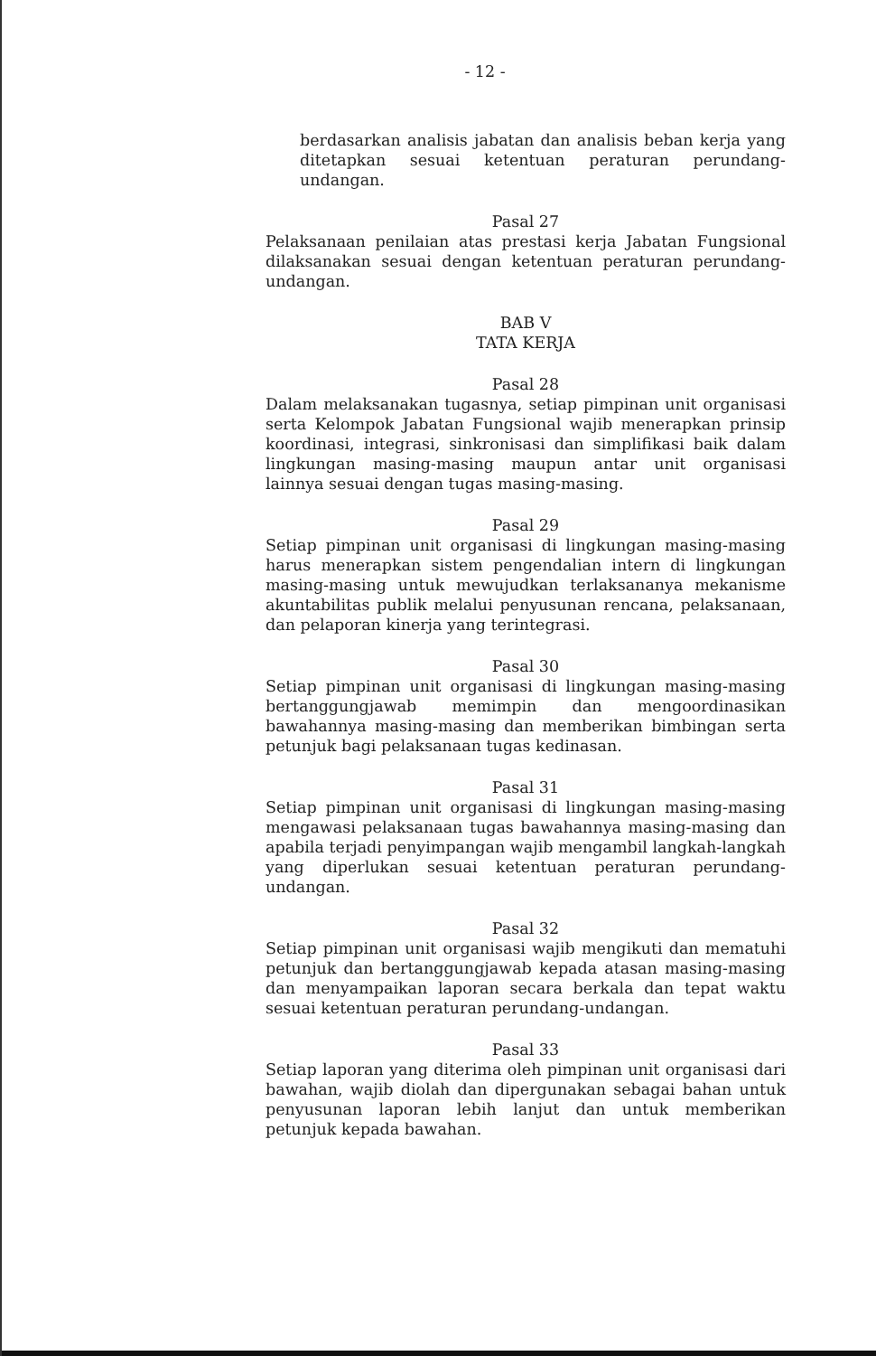- 12 -
berdasarkan analisis jabatan dan analisis beban kerja yang ditetapkan sesuai ketentuan peraturan perundang-undangan.
Pasal 27
Pelaksanaan penilaian atas prestasi kerja Jabatan Fungsional dilaksanakan sesuai dengan ketentuan peraturan perundang-undangan.
BAB V
TATA KERJA
Pasal 28
Dalam melaksanakan tugasnya, setiap pimpinan unit organisasi serta Kelompok Jabatan Fungsional wajib menerapkan prinsip koordinasi, integrasi, sinkronisasi dan simplifikasi baik dalam lingkungan masing-masing maupun antar unit organisasi lainnya sesuai dengan tugas masing-masing.
Pasal 29
Setiap pimpinan unit organisasi di lingkungan masing-masing harus menerapkan sistem pengendalian intern di lingkungan masing-masing untuk mewujudkan terlaksananya mekanisme akuntabilitas publik melalui penyusunan rencana, pelaksanaan, dan pelaporan kinerja yang terintegrasi.
Pasal 30
Setiap pimpinan unit organisasi di lingkungan masing-masing bertanggungjawab memimpin dan mengoordinasikan bawahannya masing-masing dan memberikan bimbingan serta petunjuk bagi pelaksanaan tugas kedinasan.
Pasal 31
Setiap pimpinan unit organisasi di lingkungan masing-masing mengawasi pelaksanaan tugas bawahannya masing-masing dan apabila terjadi penyimpangan wajib mengambil langkah-langkah yang diperlukan sesuai ketentuan peraturan perundang-undangan.
Pasal 32
Setiap pimpinan unit organisasi wajib mengikuti dan mematuhi petunjuk dan bertanggungjawab kepada atasan masing-masing dan menyampaikan laporan secara berkala dan tepat waktu sesuai ketentuan peraturan perundang-undangan.
Pasal 33
Setiap laporan yang diterima oleh pimpinan unit organisasi dari bawahan, wajib diolah dan dipergunakan sebagai bahan untuk penyusunan laporan lebih lanjut dan untuk memberikan petunjuk kepada bawahan.